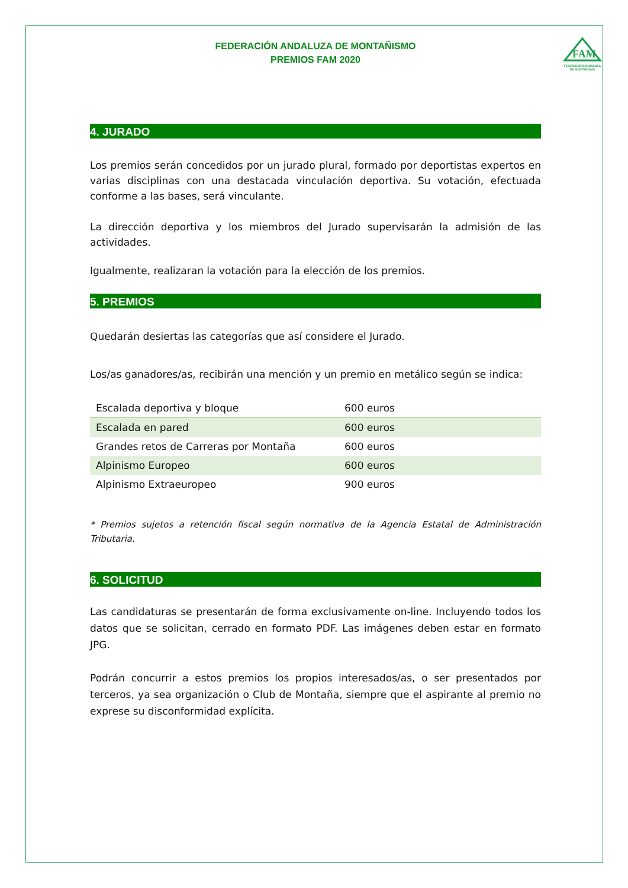FEDERACIÓN ANDALUZA DE MONTAÑISMO
PREMIOS FAM 2020
FAM
FEDERACIÓN ANDALUZA
DE MONTAÑISMO
4. JURADO
Los premios serán concedidos por un jurado plural, formado por deportistas expertos en varias disciplinas con una destacada vinculación deportiva. Su votación, efectuada conforme a las bases, será vinculante.
La dirección deportiva y los miembros del Jurado supervisarán la admisión de las actividades.
Igualmente, realizaran la votación para la elección de los premios.
5. PREMIOS
Quedarán desiertas las categorías que así considere el Jurado.
Los/as ganadores/as, recibirán una mención y un premio en metálico según se indica:
| Escalada deportiva y bloque | 600 euros |
| Escalada en pared | 600 euros |
| Grandes retos de Carreras por Montaña | 600 euros |
| Alpinismo Europeo | 600 euros |
| Alpinismo Extraeuropeo | 900 euros |
* Premios sujetos a retención fiscal según normativa de la Agencia Estatal de Administración Tributaria.
6. SOLICITUD
Las candidaturas se presentarán de forma exclusivamente on-line. Incluyendo todos los datos que se solicitan, cerrado en formato PDF. Las imágenes deben estar en formato JPG.
Podrán concurrir a estos premios los propios interesados/as, o ser presentados por terceros, ya sea organización o Club de Montaña, siempre que el aspirante al premio no exprese su disconformidad explícita.